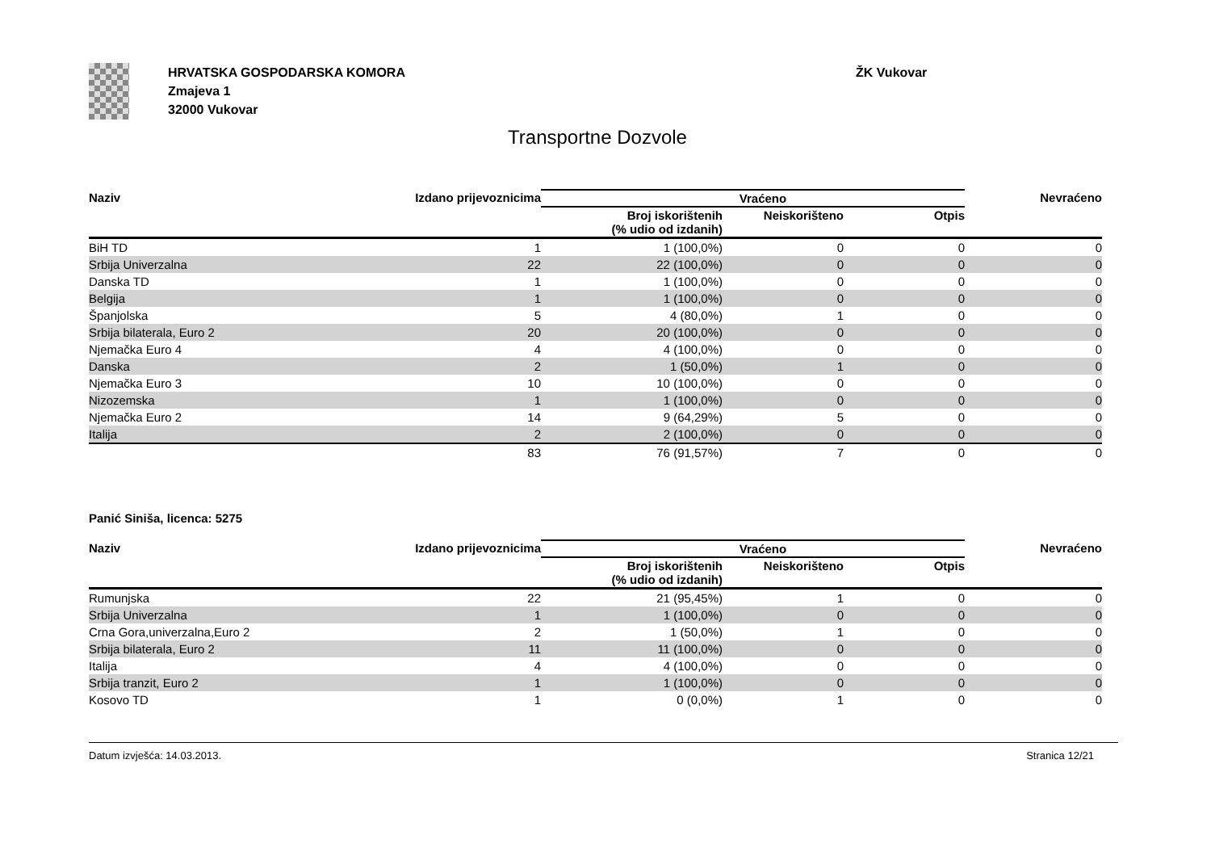HRVATSKA GOSPODARSKA KOMORA
Zmajeva 1
32000 Vukovar
ŽK Vukovar
Transportne Dozvole
| Naziv | Izdano prijevoznicima | Vraćeno | | | Nevraćeno |
| --- | --- | --- | --- | --- | --- |
| | | Broj iskorištenih (% udio od izdanih) | Neiskorišteno | Otpis | |
| BiH TD | 1 | 1 (100,0%) | 0 | 0 | 0 |
| Srbija Univerzalna | 22 | 22 (100,0%) | 0 | 0 | 0 |
| Danska TD | 1 | 1 (100,0%) | 0 | 0 | 0 |
| Belgija | 1 | 1 (100,0%) | 0 | 0 | 0 |
| Španjolska | 5 | 4 (80,0%) | 1 | 0 | 0 |
| Srbija bilaterala, Euro 2 | 20 | 20 (100,0%) | 0 | 0 | 0 |
| Njemačka Euro 4 | 4 | 4 (100,0%) | 0 | 0 | 0 |
| Danska | 2 | 1 (50,0%) | 1 | 0 | 0 |
| Njemačka Euro 3 | 10 | 10 (100,0%) | 0 | 0 | 0 |
| Nizozemska | 1 | 1 (100,0%) | 0 | 0 | 0 |
| Njemačka Euro 2 | 14 | 9 (64,29%) | 5 | 0 | 0 |
| Italija | 2 | 2 (100,0%) | 0 | 0 | 0 |
| | 83 | 76 (91,57%) | 7 | 0 | 0 |
Panić Siniša, licenca: 5275
| Naziv | Izdano prijevoznicima | Vraćeno | | | Nevraćeno |
| --- | --- | --- | --- | --- | --- |
| | | Broj iskorištenih (% udio od izdanih) | Neiskorišteno | Otpis | |
| Rumunjska | 22 | 21 (95,45%) | 1 | 0 | 0 |
| Srbija Univerzalna | 1 | 1 (100,0%) | 0 | 0 | 0 |
| Crna Gora,univerzalna,Euro 2 | 2 | 1 (50,0%) | 1 | 0 | 0 |
| Srbija bilaterala, Euro 2 | 11 | 11 (100,0%) | 0 | 0 | 0 |
| Italija | 4 | 4 (100,0%) | 0 | 0 | 0 |
| Srbija tranzit, Euro 2 | 1 | 1 (100,0%) | 0 | 0 | 0 |
| Kosovo TD | 1 | 0 (0,0%) | 1 | 0 | 0 |
Datum izvješća: 14.03.2013. Stranica 12/21